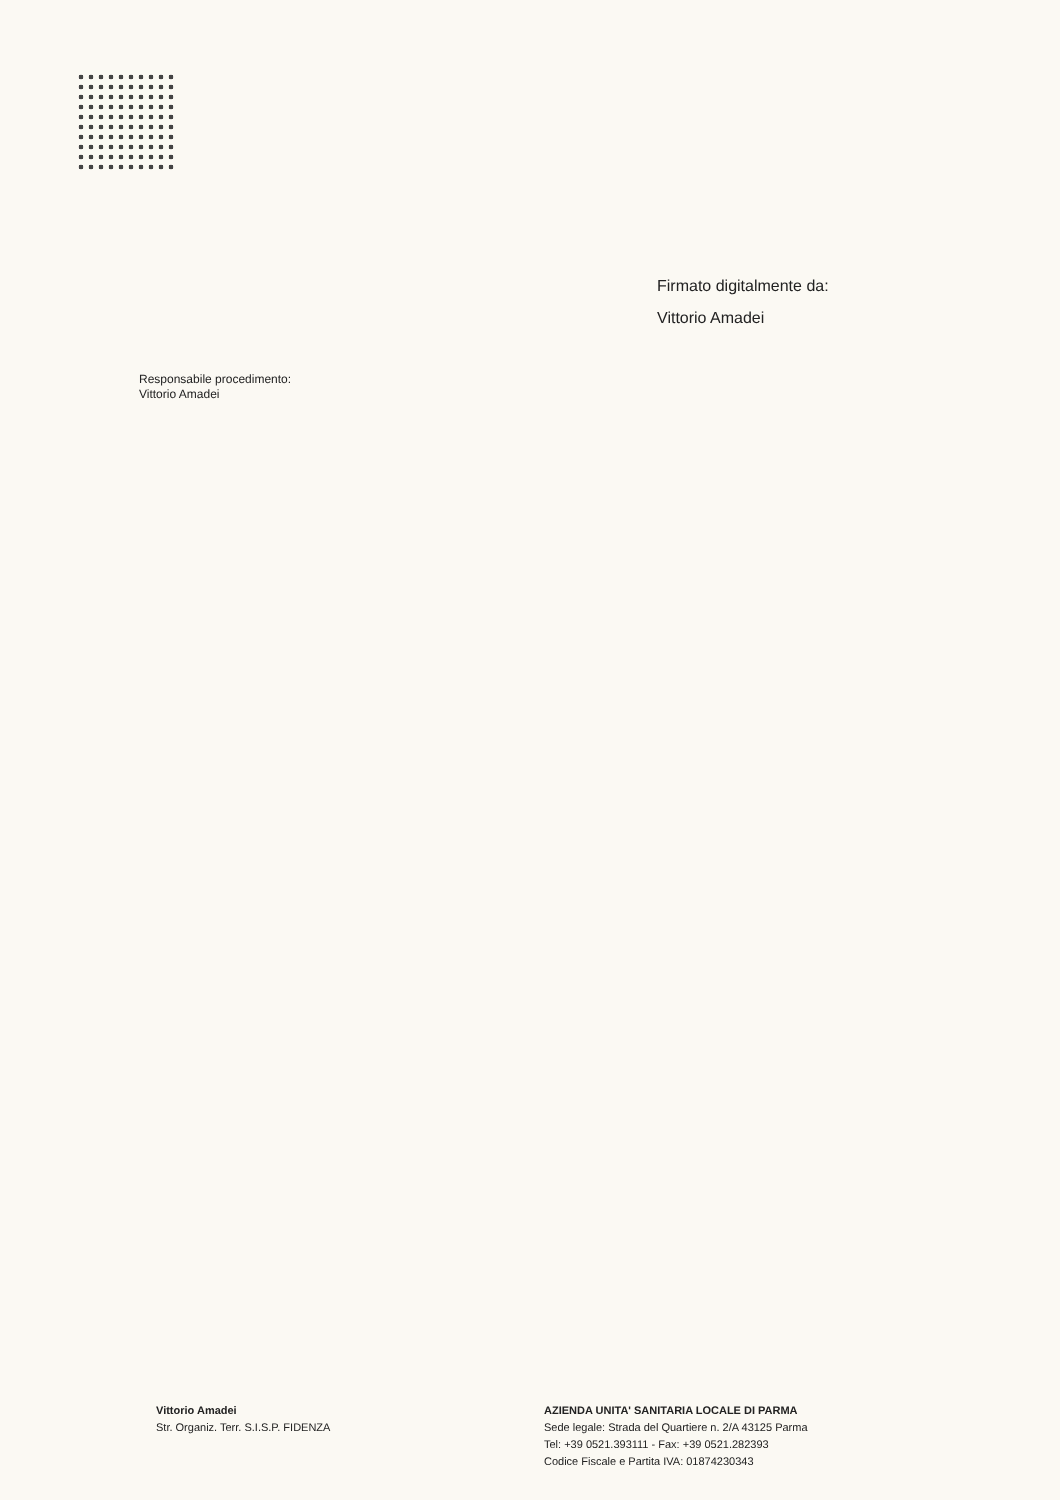Firmato digitalmente da:
Vittorio Amadei
Responsabile procedimento:
Vittorio Amadei
Vittorio Amadei
Str. Organiz. Terr. S.I.S.P. FIDENZA
AZIENDA UNITA' SANITARIA LOCALE DI PARMA
Sede legale: Strada del Quartiere n. 2/A 43125 Parma
Tel: +39 0521.393111 - Fax: +39 0521.282393
Codice Fiscale e Partita IVA: 01874230343